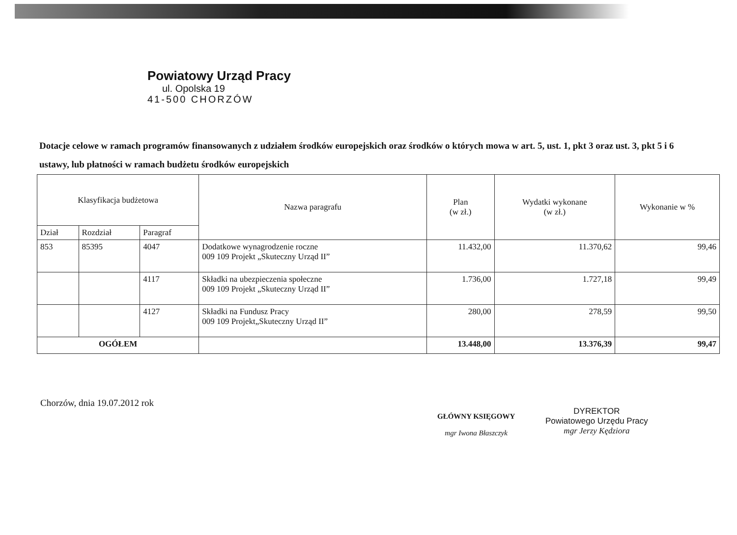Powiatowy Urząd Pracy
ul. Opolska 19
41-500 CHORZÓW
Dotacje celowe w ramach programów finansowanych z udziałem środków europejskich oraz środków o których mowa w art. 5, ust. 1, pkt 3 oraz ust. 3, pkt 5 i 6 ustawy, lub płatności w ramach budżetu środków europejskich
| Klasyfikacja budżetowa | | | Nazwa paragrafu | Plan (w zł.) | Wydatki wykonane (w zł.) | Wykonanie w % |
| --- | --- | --- | --- | --- | --- | --- |
| Dział | Rozdział | Paragraf | | | | |
| 853 | 85395 | 4047 | Dodatkowe wynagrodzenie roczne 009 109 Projekt „Skuteczny Urząd II” | 11.432,00 | 11.370,62 | 99,46 |
| | | 4117 | Składki na ubezpieczenia społeczne 009 109 Projekt „Skuteczny Urząd II” | 1.736,00 | 1.727,18 | 99,49 |
| | | 4127 | Składki na Fundusz Pracy 009 109 Projekt„Skuteczny Urząd II” | 280,00 | 278,59 | 99,50 |
| OGÓŁEM | | | | 13.448,00 | 13.376,39 | 99,47 |
Chorzów, dnia 19.07.2012 rok
GŁÓWNY KSIĘGOWY
mgr Iwona Błaszczyk
DYREKTOR
Powiatowego Urzędu Pracy
mgr Jerzy Kędziora